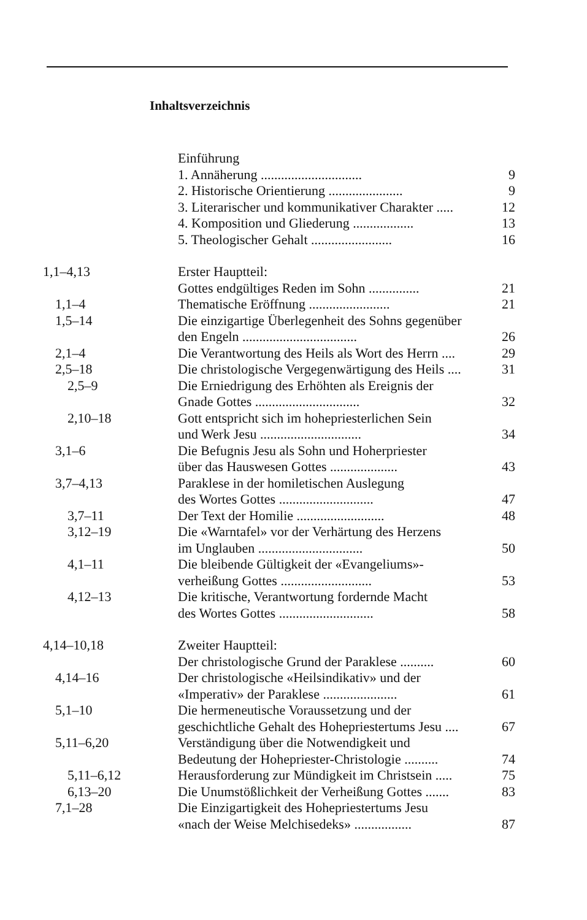Inhaltsverzeichnis
| | Einführung | |
| | 1. Annäherung .............................. | 9 |
| | 2. Historische Orientierung ...................... | 9 |
| | 3. Literarischer und kommunikativer Charakter ..... | 12 |
| | 4. Komposition und Gliederung .................. | 13 |
| | 5. Theologischer Gehalt ........................ | 16 |
| 1,1–4,13 | Erster Hauptteil: Gottes endgültiges Reden im Sohn ............... | 21 |
| 1,1–4 | Thematische Eröffnung ........................ | 21 |
| 1,5–14 | Die einzigartige Überlegenheit des Sohns gegenüber den Engeln .................................. | 26 |
| 2,1–4 | Die Verantwortung des Heils als Wort des Herrn .... | 29 |
| 2,5–18 | Die christologische Vergegenwärtigung des Heils .... | 31 |
| 2,5–9 | Die Erniedrigung des Erhöhten als Ereignis der Gnade Gottes ............................... | 32 |
| 2,10–18 | Gott entspricht sich im hohepriesterlichen Sein und Werk Jesu .............................. | 34 |
| 3,1–6 | Die Befugnis Jesu als Sohn und Hoherpriester über das Hauswesen Gottes .................... | 43 |
| 3,7–4,13 | Paraklese in der homiletischen Auslegung des Wortes Gottes ............................ | 47 |
| 3,7–11 | Der Text der Homilie .......................... | 48 |
| 3,12–19 | Die «Warntafel» vor der Verhärtung des Herzens im Unglauben ............................... | 50 |
| 4,1–11 | Die bleibende Gültigkeit der «Evangeliums»- verheißung Gottes ........................... | 53 |
| 4,12–13 | Die kritische, Verantwortung fordernde Macht des Wortes Gottes ............................ | 58 |
| 4,14–10,18 | Zweiter Hauptteil: Der christologische Grund der Paraklese .......... | 60 |
| 4,14–16 | Der christologische «Heilsindikativ» und der «Imperativ» der Paraklese ...................... | 61 |
| 5,1–10 | Die hermeneutische Voraussetzung und der geschichtliche Gehalt des Hohepriestertums Jesu .... | 67 |
| 5,11–6,20 | Verständigung über die Notwendigkeit und Bedeutung der Hohepriester-Christologie .......... | 74 |
| 5,11–6,12 | Herausforderung zur Mündigkeit im Christsein ..... | 75 |
| 6,13–20 | Die Unumstößlichkeit der Verheißung Gottes ....... | 83 |
| 7,1–28 | Die Einzigartigkeit des Hohepriestertums Jesu «nach der Weise Melchisedeks» ................. | 87 |